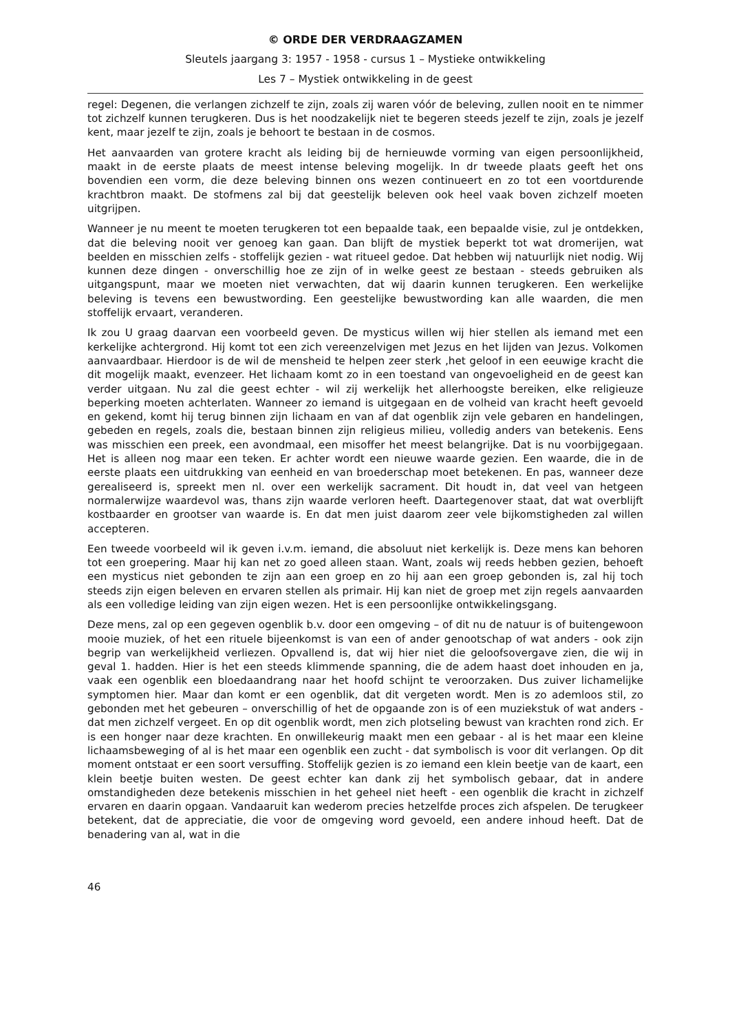© ORDE DER VERDRAAGZAMEN
Sleutels jaargang 3: 1957 - 1958 - cursus 1 – Mystieke ontwikkeling
Les 7 – Mystiek ontwikkeling in de geest
regel: Degenen, die verlangen zichzelf te zijn, zoals zij waren vóór de beleving, zullen nooit en te nimmer tot zichzelf kunnen terugkeren. Dus is het noodzakelijk niet te begeren steeds jezelf te zijn, zoals je jezelf kent, maar jezelf te zijn, zoals je behoort te bestaan in de cosmos.
Het aanvaarden van grotere kracht als leiding bij de hernieuwde vorming van eigen persoonlijkheid, maakt in de eerste plaats de meest intense beleving mogelijk. In dr tweede plaats geeft het ons bovendien een vorm, die deze beleving binnen ons wezen continueert en zo tot een voortdurende krachtbron maakt. De stofmens zal bij dat geestelijk beleven ook heel vaak boven zichzelf moeten uitgrijpen.
Wanneer je nu meent te moeten terugkeren tot een bepaalde taak, een bepaalde visie, zul je ontdekken, dat die beleving nooit ver genoeg kan gaan. Dan blijft de mystiek beperkt tot wat dromerijen, wat beelden en misschien zelfs - stoffelijk gezien - wat ritueel gedoe. Dat hebben wij natuurlijk niet nodig. Wij kunnen deze dingen - onverschillig hoe ze zijn of in welke geest ze bestaan - steeds gebruiken als uitgangspunt, maar we moeten niet verwachten, dat wij daarin kunnen terugkeren. Een werkelijke beleving is tevens een bewustwording. Een geestelijke bewustwording kan alle waarden, die men stoffelijk ervaart, veranderen.
Ik zou U graag daarvan een voorbeeld geven. De mysticus willen wij hier stellen als iemand met een kerkelijke achtergrond. Hij komt tot een zich vereenzelvigen met Jezus en het lijden van Jezus. Volkomen aanvaardbaar. Hierdoor is de wil de mensheid te helpen zeer sterk ,het geloof in een eeuwige kracht die dit mogelijk maakt, evenzeer. Het lichaam komt zo in een toestand van ongevoeligheid en de geest kan verder uitgaan. Nu zal die geest echter - wil zij werkelijk het allerhoogste bereiken, elke religieuze beperking moeten achterlaten. Wanneer zo iemand is uitgegaan en de volheid van kracht heeft gevoeld en gekend, komt hij terug binnen zijn lichaam en van af dat ogenblik zijn vele gebaren en handelingen, gebeden en regels, zoals die, bestaan binnen zijn religieus milieu, volledig anders van betekenis. Eens was misschien een preek, een avondmaal, een misoffer het meest belangrijke. Dat is nu voorbijgegaan. Het is alleen nog maar een teken. Er achter wordt een nieuwe waarde gezien. Een waarde, die in de eerste plaats een uitdrukking van eenheid en van broederschap moet betekenen. En pas, wanneer deze gerealiseerd is, spreekt men nl. over een werkelijk sacrament. Dit houdt in, dat veel van hetgeen normalerwijze waardevol was, thans zijn waarde verloren heeft. Daartegenover staat, dat wat overblijft kostbaarder en grootser van waarde is. En dat men juist daarom zeer vele bijkomstigheden zal willen accepteren.
Een tweede voorbeeld wil ik geven i.v.m. iemand, die absoluut niet kerkelijk is. Deze mens kan behoren tot een groepering. Maar hij kan net zo goed alleen staan. Want, zoals wij reeds hebben gezien, behoeft een mysticus niet gebonden te zijn aan een groep en zo hij aan een groep gebonden is, zal hij toch steeds zijn eigen beleven en ervaren stellen als primair. Hij kan niet de groep met zijn regels aanvaarden als een volledige leiding van zijn eigen wezen. Het is een persoonlijke ontwikkelingsgang.
Deze mens, zal op een gegeven ogenblik b.v. door een omgeving – of dit nu de natuur is of buitengewoon mooie muziek, of het een rituele bijeenkomst is van een of ander genootschap of wat anders - ook zijn begrip van werkelijkheid verliezen. Opvallend is, dat wij hier niet die geloofsovergave zien, die wij in geval 1. hadden. Hier is het een steeds klimmende spanning, die de adem haast doet inhouden en ja, vaak een ogenblik een bloedaandrang naar het hoofd schijnt te veroorzaken. Dus zuiver lichamelijke symptomen hier. Maar dan komt er een ogenblik, dat dit vergeten wordt. Men is zo ademloos stil, zo gebonden met het gebeuren – onverschillig of het de opgaande zon is of een muziekstuk of wat anders - dat men zichzelf vergeet. En op dit ogenblik wordt, men zich plotseling bewust van krachten rond zich. Er is een honger naar deze krachten. En onwillekeurig maakt men een gebaar - al is het maar een kleine lichaamsbeweging of al is het maar een ogenblik een zucht - dat symbolisch is voor dit verlangen. Op dit moment ontstaat er een soort versuffing. Stoffelijk gezien is zo iemand een klein beetje van de kaart, een klein beetje buiten westen. De geest echter kan dank zij het symbolisch gebaar, dat in andere omstandigheden deze betekenis misschien in het geheel niet heeft - een ogenblik die kracht in zichzelf ervaren en daarin opgaan. Vandaaruit kan wederom precies hetzelfde proces zich afspelen. De terugkeer betekent, dat de appreciatie, die voor de omgeving word gevoeld, een andere inhoud heeft. Dat de benadering van al, wat in die
46